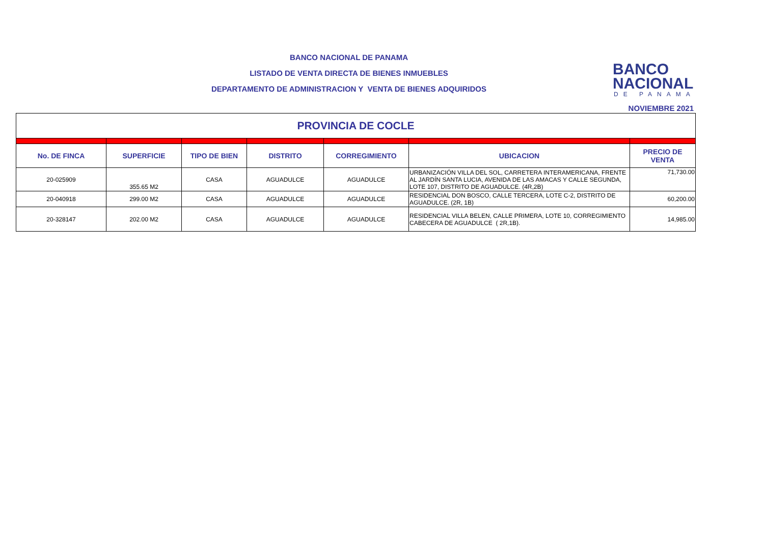BANCO NACIONAL DE PANAMA
LISTADO DE VENTA DIRECTA DE BIENES INMUEBLES
DEPARTAMENTO DE ADMINISTRACION Y VENTA DE BIENES ADQUIRIDOS
BANCO
NACIONAL
DE PANAMA
NOVIEMBRE 2021
| PROVINCIA DE COCLE | | | | | | |
| No. DE FINCA | SUPERFICIE | TIPO DE BIEN | DISTRITO | CORREGIMIENTO | UBICACION | PRECIO DE VENTA |
| 20-025909 | 355.65 M2 | CASA | AGUADULCE | AGUADULCE | URBANIZACIÓN VILLA DEL SOL, CARRETERA INTERAMERICANA, FRENTE AL JARDÍN SANTA LUCIA, AVENIDA DE LAS AMACAS Y CALLE SEGUNDA, LOTE 107, DISTRITO DE AGUADULCE. (4R,2B) | 71,730.00 |
| 20-040918 | 299.00 M2 | CASA | AGUADULCE | AGUADULCE | RESIDENCIAL DON BOSCO, CALLE TERCERA, LOTE C-2, DISTRITO DE AGUADULCE. (2R, 1B) | 60,200.00 |
| 20-328147 | 202.00 M2 | CASA | AGUADULCE | AGUADULCE | RESIDENCIAL VILLA BELEN, CALLE PRIMERA, LOTE 10, CORREGIMIENTO CABECERA DE AGUADULCE ( 2R,1B). | 14,985.00 |